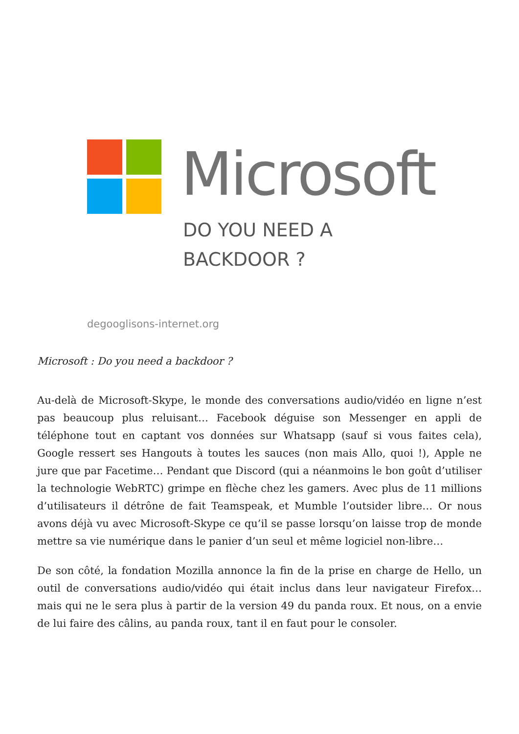Microsoft
DO YOU NEED A
BACKDOOR ?
degooglisons-internet.org
Microsoft : Do you need a backdoor ?
Au-delà de Microsoft-Skype, le monde des conversations audio/vidéo en ligne n’est pas beaucoup plus reluisant… Facebook déguise son Messenger en appli de téléphone tout en captant vos données sur Whatsapp (sauf si vous faites cela), Google ressert ses Hangouts à toutes les sauces (non mais Allo, quoi !), Apple ne jure que par Facetime… Pendant que Discord (qui a néanmoins le bon goût d’utiliser la technologie WebRTC) grimpe en flèche chez les gamers. Avec plus de 11 millions d’utilisateurs il détrône de fait Teamspeak, et Mumble l’outsider libre… Or nous avons déjà vu avec Microsoft-Skype ce qu’il se passe lorsqu’on laisse trop de monde mettre sa vie numérique dans le panier d’un seul et même logiciel non-libre…
De son côté, la fondation Mozilla annonce la fin de la prise en charge de Hello, un outil de conversations audio/vidéo qui était inclus dans leur navigateur Firefox… mais qui ne le sera plus à partir de la version 49 du panda roux. Et nous, on a envie de lui faire des câlins, au panda roux, tant il en faut pour le consoler.